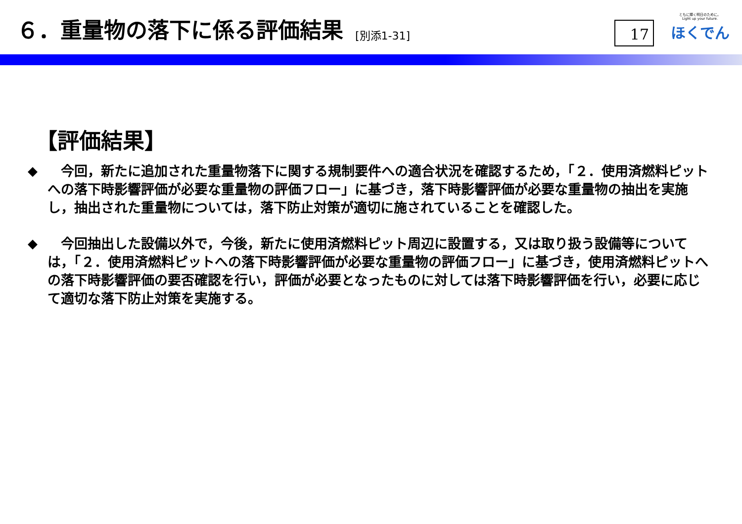６．重量物の落下に係る評価結果 [別添1-31]
17
ともに輝く明日のために。
Light up your future.
ほくでん
【評価結果】
◆ 　今回，新たに追加された重量物落下に関する規制要件への適合状況を確認するため，「２．使用済燃料ピットへの落下時影響評価が必要な重量物の評価フロー」に基づき，落下時影響評価が必要な重量物の抽出を実施し，抽出された重量物については，落下防止対策が適切に施されていることを確認した。
◆ 　今回抽出した設備以外で，今後，新たに使用済燃料ピット周辺に設置する，又は取り扱う設備等については，「２．使用済燃料ピットへの落下時影響評価が必要な重量物の評価フロー」に基づき，使用済燃料ピットへの落下時影響評価の要否確認を行い，評価が必要となったものに対しては落下時影響評価を行い，必要に応じて適切な落下防止対策を実施する。